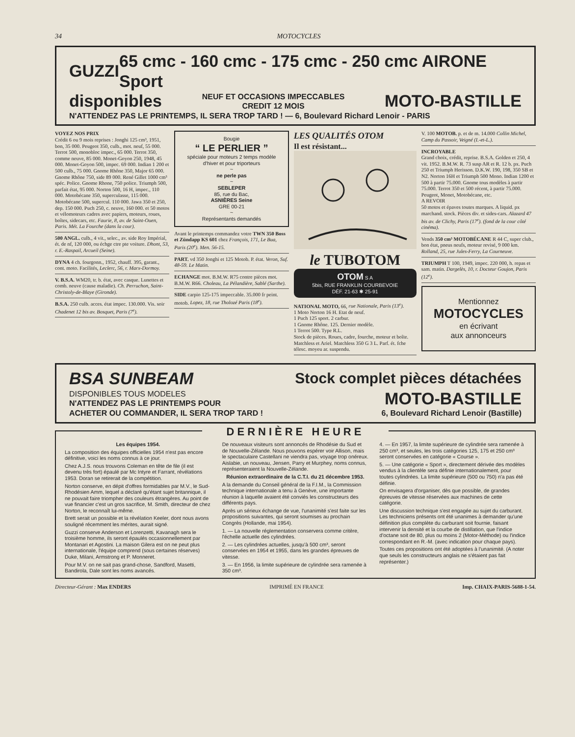34 MOTOCYCLES
GUZZI 65 cmc - 160 cmc - 175 cmc - 250 cmc AIRONE Sport
disponibles NEUF ET OCCASIONS IMPECCABLES
CREDIT 12 MOIS MOTO-BASTILLE
N'ATTENDEZ PAS LE PRINTEMPS, IL SERA TROP TARD ! — 6, Boulevard Richard Lenoir - PARIS
VOYEZ NOS PRIX
Crédit 6 ou 9 mois reprises : Jonghi 125 cm³, 1951, bon, 35 000. Peugeot 350, culb., mot. neuf, 55 000. Terrot 500, monobloc impec., 65 000. Terrot 350, comme neuve, 85 000. Monet-Goyon 250, 1948, 45 000. Monet-Goyon 500, impec. 69 000. Indian 1 200 et 500 culb., 75 000. Gnome Rhône 350, Major 65 000. Gnome Rhône 750, side 89 000. René Gillet 1000 cm³ spéc. Police. Gnome Rhone, 750 police. Triumph 500, parfait état, 95 000. Norton 500, 16 H, impec., 110 000. Motobécane 350, superculasse, 115 000. Motobécane 500, supercul. 110 000. Jawa 350 et 250, dep. 150 000. Puch 250, c. neuve, 160 000. et 50 motos et vélomoteurs cadres avec papiers, moteurs, roues, boîtes, sidecars, etc. Faurie, 8, av. de Saint-Ouen, Paris. Mét. La Fourche (dans la cour).
500 ANGL. culb., 4 vit., selec., av. side Roy Impérial, ét. de nf, 120 000, ou échge ctre pte voiture. Dhont, 53, r. E.-Raspail, Arcueil (Seine).
DYNA 4 ch. fourgonn., 1952, chauff. 395, garant., cont. moto. Facilités, Leclerc, 56, r. Marx-Dormoy.
V. B.S.A. WM20, tr. b. état, avec casque. Lunettes et comb. neuve (cause maladie). Ch. Perruchon, Saint-Christoly-de-Blaye (Gironde).
B.S.A. 250 culb. acces. état impec. 130.000. Vis. soir Chadenet 12 bis av. Bosquet, Paris (7<sup>e</sup>).
Bougie
“ LE PERLIER ”
spéciale pour moteurs 2 temps modèle d'hiver et pour triporteurs
~
ne perle pas
~
SEBLEPER
85, rue du Bac,
ASNIÈRES Seine
GRE 00-21
~
Représentants demandés
Avant le printemps commandez votre TWN 350 Boss et Zündapp KS 601 chez François, 171, Le Bua, Paris (20<sup>e</sup>). Men. 56-15.
PART. vd 350 Jonghi et 125 Motob. P. état. Veron, Suf. 48-59. Le Matin.
ECHANGE mot. B.M.W. R75 contre pièces mot. B.M.W. R66. Choleau, La Pélandière, Sablé (Sarthe).
SIDE carpio 125-175 impeccable. 35.000 fr peint. motob. Lopez, 18, rue Tholozé Paris (18<sup>e</sup>).
LES QUALITÉS OTOM
Il est résistant...
le TUBOTOM
OTOM S A
5bis, RUE FRANKLIN COURBEVOIE
DÉF. 21-63 ✱ 25-91
NATIONAL MOTO, 66, rue Nationale, Paris (13<sup>e</sup>).
1 Moto Norton 16 H. Etat de neuf.
1 Puch 125 sport. 2 carbur.
1 Gnome Rhône. 125. Dernier modèle.
1 Terrot 500. Type R.L.
Stock de pièces. Roues, cadre, fourche, moteur et boîte. Matchless et Ariel. Matchless 350 G 3 L. Parf. ét. fche télesc. moyeu ar. suspendu.
V. 100 MOTOB. p. et de m. 14.000 Collin Michel, Camp du Passoir, Veigné (I.-et-L.).
INCROYABLE
Grand choix, crédit, reprise. B.S.A. Golden et 250, 4 vit. 1952. B.M.W. R. 73 susp AR et R. 12 b. px. Puch 250 et Triumph Herisson. D.K.W. 190, 198, 350 SB et N2. Norton 16H et Triumph 500 Mono. Indian 1200 et 500 à partir 75.000. Gnome tous modèles à partir 75.000. Terrot 350 et 500 récent, à partir 75.000. Peugeot, Monet, Motobécane, etc.
A REVOIR
50 motos et épaves toutes marques. A liquid. px marchand. stock. Pièces div. et sides-cars. Alazard 47 bis av. de Clichy, Paris (17<sup>e</sup>). (fond de la cour côté cinéma).
Vends 350 cm³ MOTOBÉCANE R 44 C, super club., bon état, pneus neufs, moteur revisé, 9 000 km. Rolland, 25, rue Jules-Ferry, La Courneuve.
TRIUMPH T 100, 1949, impec. 220 000, h. repas et sam. matin. Dargelès, 10, r. Docteur Goujon, Paris (12<sup>e</sup>).
Mentionnez
MOTOCYCLES
en écrivant
aux annonceurs
BSA SUNBEAM Stock complet pièces détachées
DISPONIBLES TOUS MODELES
N'ATTENDEZ PAS LE PRINTEMPS POUR MOTO-BASTILLE
ACHETER OU COMMANDER, IL SERA TROP TARD ! 6, Boulevard Richard Lenoir (Bastille)
DERNIÈRE HEURE
Les équipes 1954.
La composition des équipes officielles 1954 n'est pas encore définitive, voici les noms connus à ce jour.
Chez A.J.S. nous trouvons Coleman en tête de file (il est devenu très fort) épaulé par Mc Intyre et Farrant, révélations 1953. Doran se retirerait de la compétition.
Norton conserve, en dépit d'offres formidables par M.V., le Sud-Rhodésien Amm, lequel a déclaré qu'étant sujet britannique, il ne pouvait faire triompher des couleurs étrangères. Au point de vue financier c'est un gros sacrifice, M. Smith, directeur de chez Norton, le reconnaît lui-même.
Brett serait un possible et la révélation Keeler, dont nous avons souligné récemment les mérites, aurait signé.
Guzzi conserve Anderson et Lorenzetti, Kavanagh sera le troisième homme, ils seront épaulés occasionnellement par Montanari et Agostini. La maison Gilera est on ne peut plus internationale, l'équipe comprend (sous certaines réserves) Duke, Milani, Armstrong et P. Monneret.
Pour M.V. on ne sait pas grand-chose, Sandford, Masetti, Bandirola, Dale sont les noms avancés.
De nouveaux visiteurs sont annoncés de Rhodésie du Sud et de Nouvelle-Zélande. Nous pouvons espérer voir Allison, mais le spectaculaire Castellani ne viendra pas, voyage trop onéreux. Aislabie, un nouveau, Jensen, Parry et Murphey, noms connus, représenteraient la Nouvelle-Zélande.
Réunion extraordinaire de la C.T.I. du 21 décembre 1953.
A la demande du Conseil général de la F.I.M., la Commission technique internationale a tenu à Genève, une importante réunion à laquelle avaient été conviés les constructeurs des différents pays.
Après un sérieux échange de vue, l'unanimité s'est faite sur les propositions suivantes, qui seront soumises au prochain Congrès (Hollande, mai 1954).
1. — La nouvelle réglementation conservera comme critère, l'échelle actuelle des cylindrées.
2. — Les cylindrées actuelles, jusqu'à 500 cm³, seront conservées en 1954 et 1955, dans les grandes épreuves de vitesse.
3. — En 1956, la limite supérieure de cylindrée sera ramenée à 350 cm³.
4. — En 1957, la limite supérieure de cylindrée sera ramenée à 250 cm³, et seules, les trois catégories 125, 175 et 250 cm³ seront conservées en catégorie « Course ».
5. — Une catégorie « Sport », directement dérivée des modèles vendus à la clientèle sera définie internationalement, pour toutes cylindrées. La limite supérieure (500 ou 750) n'a pas été définie.
On envisagera d'organiser, dès que possible, de grandes épreuves de vitesse réservées aux machines de cette catégorie.
Une discussion technique s'est engagée au sujet du carburant. Les techniciens présents ont été unanimes à demander qu'une définition plus complète du carburant soit fournie, faisant intervenir la densité et la courbe de distillation, que l'indice d'octane soit de 80, plus ou moins 2 (Motor-Méthode) ou l'indice correspondant en R.-M. (avec indication pour chaque pays).
Toutes ces propositions ont été adoptées à l'unanimité. (A noter que seuls les constructeurs anglais ne s'étaient pas fait représenter.)
Directeur-Gérant : Max ENDERS IMPRIMÉ EN FRANCE Imp. CHAIX-PARIS-5688-1-54.